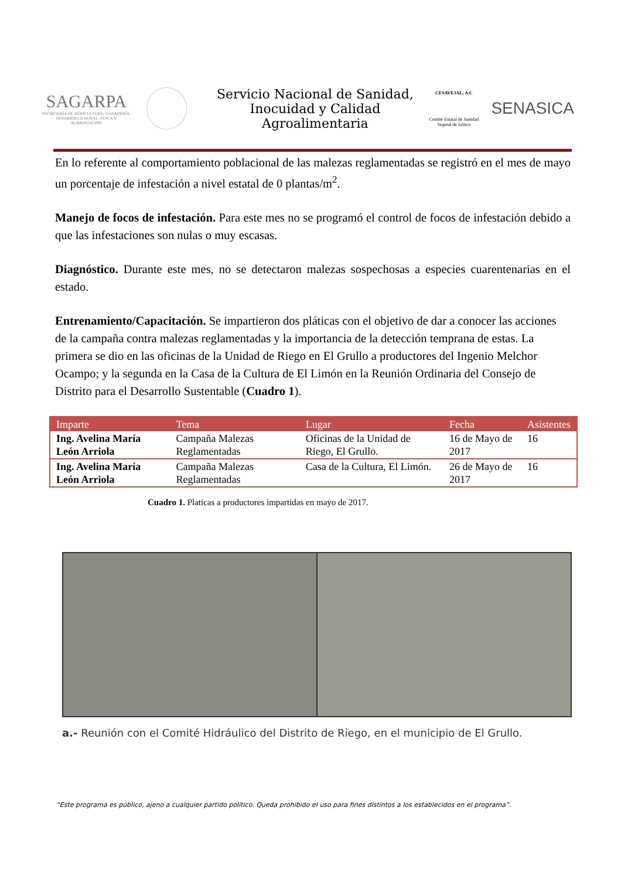SAGARPA
SECRETARÍA DE AGRICULTURA, GANADERÍA, DESARROLLO RURAL, PESCA Y ALIMENTACIÓN
Servicio Nacional de Sanidad, Inocuidad y Calidad Agroalimentaria
CESAVEJAL, A.C
Comité Estatal de Sanidad Vegetal de Jalisco
SENASICA
En lo referente al comportamiento poblacional de las malezas reglamentadas se registró en el mes de mayo un porcentaje de infestación a nivel estatal de 0 plantas/m<sup>2</sup>.
Manejo de focos de infestación. Para este mes no se programó el control de focos de infestación debido a que las infestaciones son nulas o muy escasas.
Diagnóstico. Durante este mes, no se detectaron malezas sospechosas a especies cuarentenarias en el estado.
Entrenamiento/Capacitación. Se impartieron dos pláticas con el objetivo de dar a conocer las acciones de la campaña contra malezas reglamentadas y la importancia de la detección temprana de estas. La primera se dio en las oficinas de la Unidad de Riego en El Grullo a productores del Ingenio Melchor Ocampo; y la segunda en la Casa de la Cultura de El Limón en la Reunión Ordinaria del Consejo de Distrito para el Desarrollo Sustentable (Cuadro 1).
| Imparte | Tema | Lugar | Fecha | Asistentes |
| --- | --- | --- | --- | --- |
| Ing. Avelina María León Arriola | Campaña Malezas Reglamentadas | Oficinas de la Unidad de Riego, El Grullo. | 16 de Mayo de 2017 | 16 |
| Ing. Avelina María León Arriola | Campaña Malezas Reglamentadas | Casa de la Cultura, El Limón. | 26 de Mayo de 2017 | 16 |
Cuadro 1. Platicas a productores impartidas en mayo de 2017.
a.- Reunión con el Comité Hidráulico del Distrito de Riego, en el municipio de El Grullo.
“Este programa es público, ajeno a cualquier partido político. Queda prohibido el uso para fines distintos a los establecidos en el programa”.